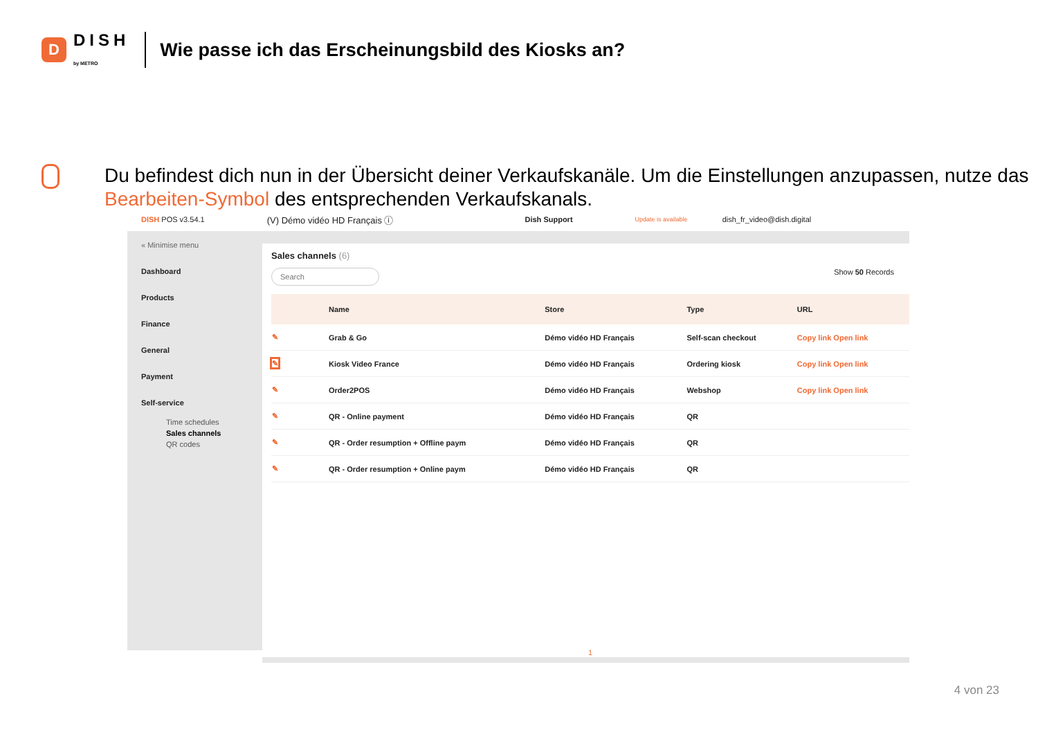D
DISH
by METRO
Wie passe ich das Erscheinungsbild des Kiosks an?
Du befindest dich nun in der Übersicht deiner Verkaufskanäle. Um die Einstellungen anzupassen, nutze das Bearbeiten-Symbol des entsprechenden Verkaufskanals.
DISH POS v3.54.1 (V) Démo vidéo HD Français ⓘ Dish Support Update is available dish_fr_video@dish.digital
« Minimise menu
Dashboard
Products
Finance
General
Payment
Self-service
Time schedules
Sales channels
QR codes
Sales channels (6)
Search Show 50 Records
| | Name | Store | Type | URL |
| --- | --- | --- | --- | --- |
| ✎ | Grab & Go | Démo vidéo HD Français | Self-scan checkout | Copy link Open link |
| ✎ | Kiosk Video France | Démo vidéo HD Français | Ordering kiosk | Copy link Open link |
| ✎ | Order2POS | Démo vidéo HD Français | Webshop | Copy link Open link |
| ✎ | QR - Online payment | Démo vidéo HD Français | QR | |
| ✎ | QR - Order resumption + Offline paym | Démo vidéo HD Français | QR | |
| ✎ | QR - Order resumption + Online paym | Démo vidéo HD Français | QR | |
1
4 von 23